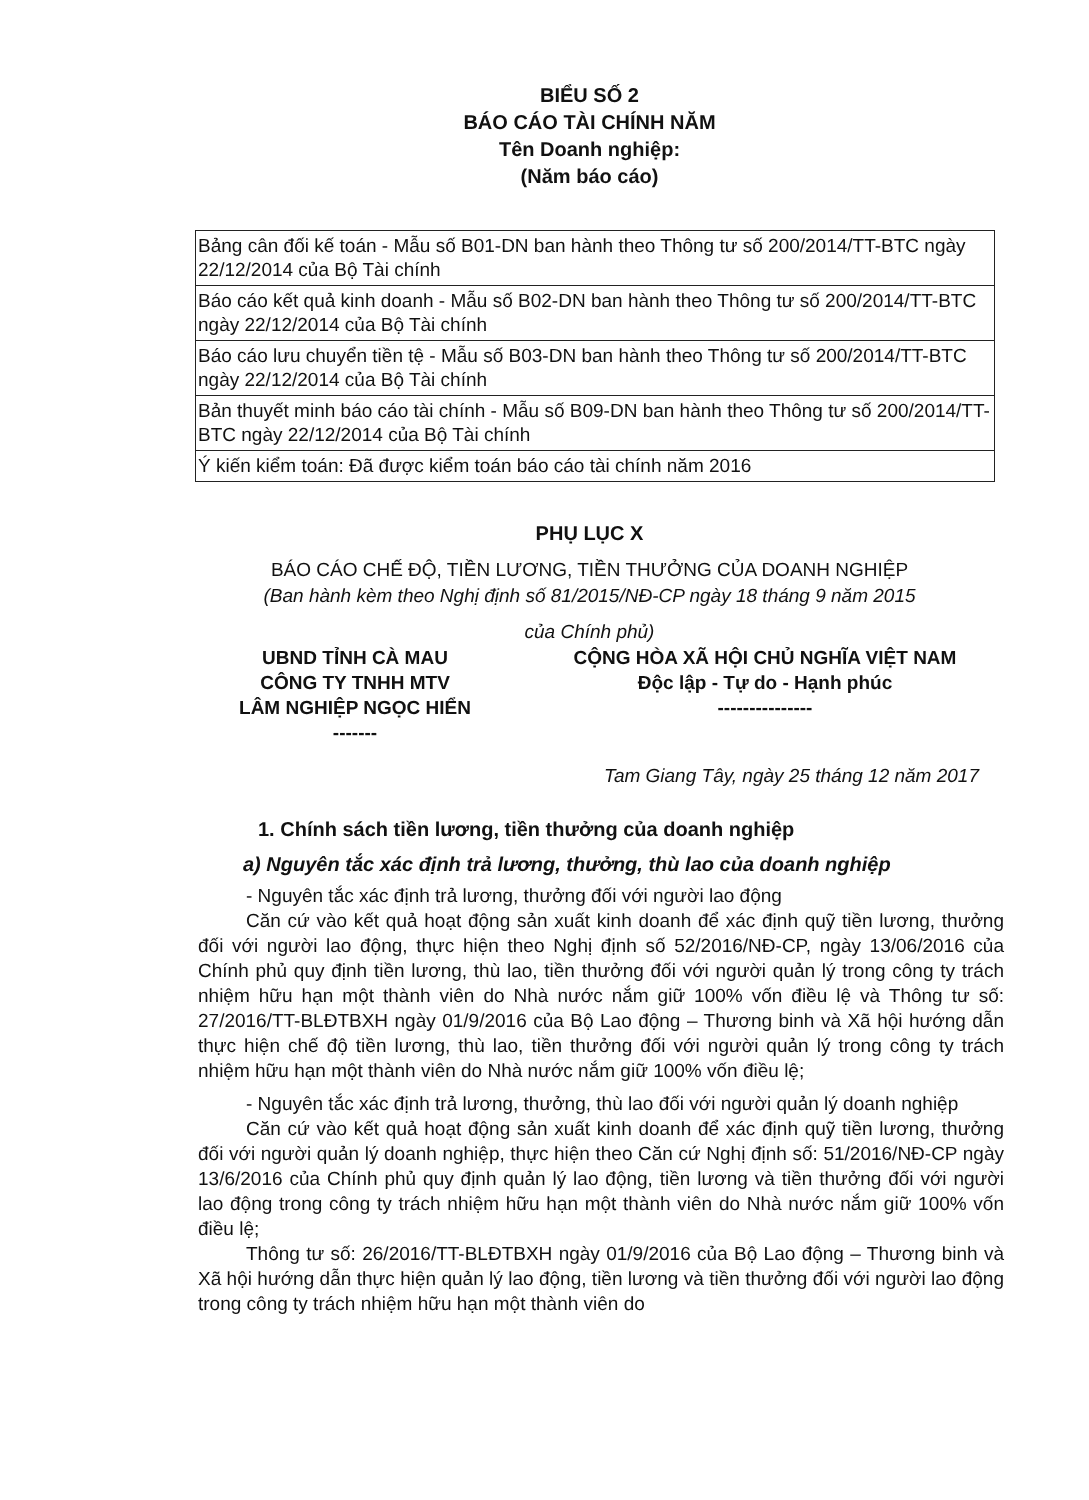BIỂU SỐ 2
BÁO CÁO TÀI CHÍNH NĂM
Tên Doanh nghiệp:
(Năm báo cáo)
| Bảng cân đối kế toán - Mẫu số B01-DN ban hành theo Thông tư số 200/2014/TT-BTC ngày 22/12/2014 của Bộ Tài chính |
| Báo cáo kết quả kinh doanh - Mẫu số B02-DN ban hành theo Thông tư số 200/2014/TT-BTC ngày 22/12/2014 của Bộ Tài chính |
| Báo cáo lưu chuyển tiền tệ - Mẫu số B03-DN ban hành theo Thông tư số 200/2014/TT-BTC ngày 22/12/2014 của Bộ Tài chính |
| Bản thuyết minh báo cáo tài chính - Mẫu số B09-DN ban hành theo Thông tư số 200/2014/TT-BTC ngày 22/12/2014 của Bộ Tài chính |
| Ý kiến kiểm toán: Đã được kiểm toán báo cáo tài chính năm 2016 |
PHỤ LỤC X
BÁO CÁO CHẾ ĐỘ, TIỀN LƯƠNG, TIỀN THƯỞNG CỦA DOANH NGHIỆP
(Ban hành kèm theo Nghị định số 81/2015/NĐ-CP ngày 18 tháng 9 năm 2015
của Chính phủ)
UBND TỈNH CÀ MAU
CÔNG TY TNHH MTV
LÂM NGHIỆP NGỌC HIỂN
-------
CỘNG HÒA XÃ HỘI CHỦ NGHĨA VIỆT NAM
Độc lập - Tự do - Hạnh phúc
---------------
Tam Giang Tây, ngày 25 tháng 12 năm 2017
1. Chính sách tiền lương, tiền thưởng của doanh nghiệp
a) Nguyên tắc xác định trả lương, thưởng, thù lao của doanh nghiệp
- Nguyên tắc xác định trả lương, thưởng đối với người lao động
Căn cứ vào kết quả hoạt động sản xuất kinh doanh để xác định quỹ tiền lương, thưởng đối với người lao động, thực hiện theo Nghị định số 52/2016/NĐ-CP, ngày 13/06/2016 của Chính phủ quy định tiền lương, thù lao, tiền thưởng đối với người quản lý trong công ty trách nhiệm hữu hạn một thành viên do Nhà nước nắm giữ 100% vốn điều lệ và Thông tư số: 27/2016/TT-BLĐTBXH ngày 01/9/2016 của Bộ Lao động – Thương binh và Xã hội hướng dẫn thực hiện chế độ tiền lương, thù lao, tiền thưởng đối với người quản lý trong công ty trách nhiệm hữu hạn một thành viên do Nhà nước nắm giữ 100% vốn điều lệ;
- Nguyên tắc xác định trả lương, thưởng, thù lao đối với người quản lý doanh nghiệp
Căn cứ vào kết quả hoạt động sản xuất kinh doanh để xác định quỹ tiền lương, thưởng đối với người quản lý doanh nghiệp, thực hiện theo Căn cứ Nghị định số: 51/2016/NĐ-CP ngày 13/6/2016 của Chính phủ quy định quản lý lao động, tiền lương và tiền thưởng đối với người lao động trong công ty trách nhiệm hữu hạn một thành viên do Nhà nước nắm giữ 100% vốn điều lệ;
Thông tư số: 26/2016/TT-BLĐTBXH ngày 01/9/2016 của Bộ Lao động – Thương binh và Xã hội hướng dẫn thực hiện quản lý lao động, tiền lương và tiền thưởng đối với người lao động trong công ty trách nhiệm hữu hạn một thành viên do